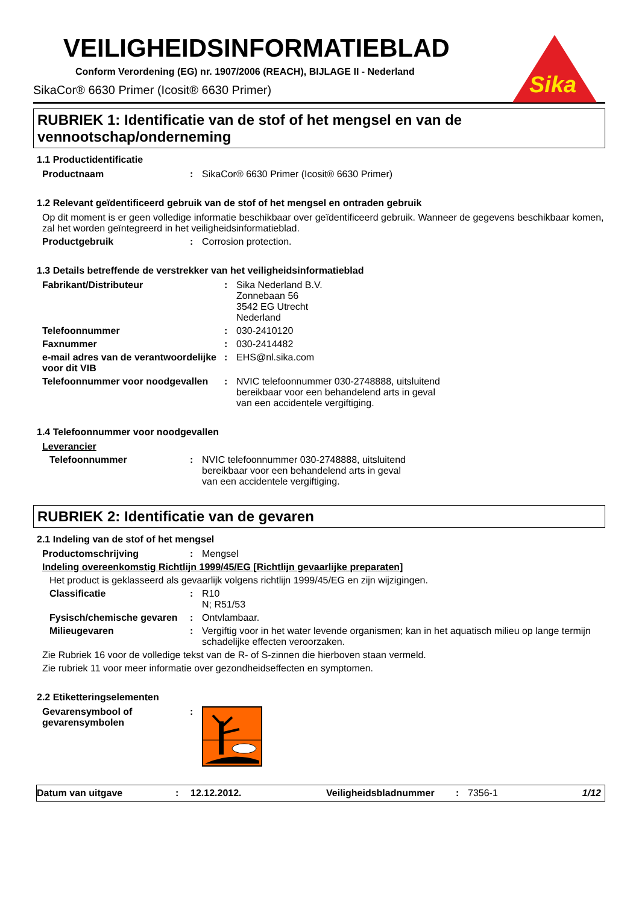Sika
VEILIGHEIDSINFORMATIEBLAD
Conform Verordening (EG) nr. 1907/2006 (REACH), BIJLAGE II - Nederland
SikaCor® 6630 Primer (Icosit® 6630 Primer)
RUBRIEK 1: Identificatie van de stof of het mengsel en van de vennootschap/onderneming
1.1 Productidentificatie
Productnaam : SikaCor® 6630 Primer (Icosit® 6630 Primer)
1.2 Relevant geïdentificeerd gebruik van de stof of het mengsel en ontraden gebruik
Op dit moment is er geen volledige informatie beschikbaar over geïdentificeerd gebruik. Wanneer de gegevens beschikbaar komen, zal het worden geïntegreerd in het veiligheidsinformatieblad.
Productgebruik : Corrosion protection.
1.3 Details betreffende de verstrekker van het veiligheidsinformatieblad
Fabrikant/Distributeur : Sika Nederland B.V.
Zonnebaan 56
3542 EG Utrecht
Nederland
Telefoonnummer : 030-2410120
Faxnummer : 030-2414482
e-mail adres van de verantwoordelijke voor dit VIB
: EHS@nl.sika.com
Telefoonnummer voor noodgevallen
: NVIC telefoonnummer 030-2748888, uitsluitend
bereikbaar voor een behandelend arts in geval
van een accidentele vergiftiging.
1.4 Telefoonnummer voor noodgevallen
Leverancier
Telefoonnummer : NVIC telefoonnummer 030-2748888, uitsluitend
bereikbaar voor een behandelend arts in geval
van een accidentele vergiftiging.
RUBRIEK 2: Identificatie van de gevaren
2.1 Indeling van de stof of het mengsel
Productomschrijving : Mengsel
Indeling overeenkomstig Richtlijn 1999/45/EG [Richtlijn gevaarlijke preparaten]
Het product is geklasseerd als gevaarlijk volgens richtlijn 1999/45/EG en zijn wijzigingen.
Classificatie : R10
N; R51/53
Fysisch/chemische gevaren
: Ontvlambaar.
Milieugevaren : Vergiftig voor in het water levende organismen; kan in het aquatisch milieu op lange termijn schadelijke effecten veroorzaken.
Zie Rubriek 16 voor de volledige tekst van de R- of S-zinnen die hierboven staan vermeld.
Zie rubriek 11 voor meer informatie over gezondheidseffecten en symptomen.
2.2 Etiketteringselementen
Gevarensymbool of gevarensymbolen
:
Datum van uitgave : 12.12.2012. Veiligheidsbladnummer : 7356-1 1/12